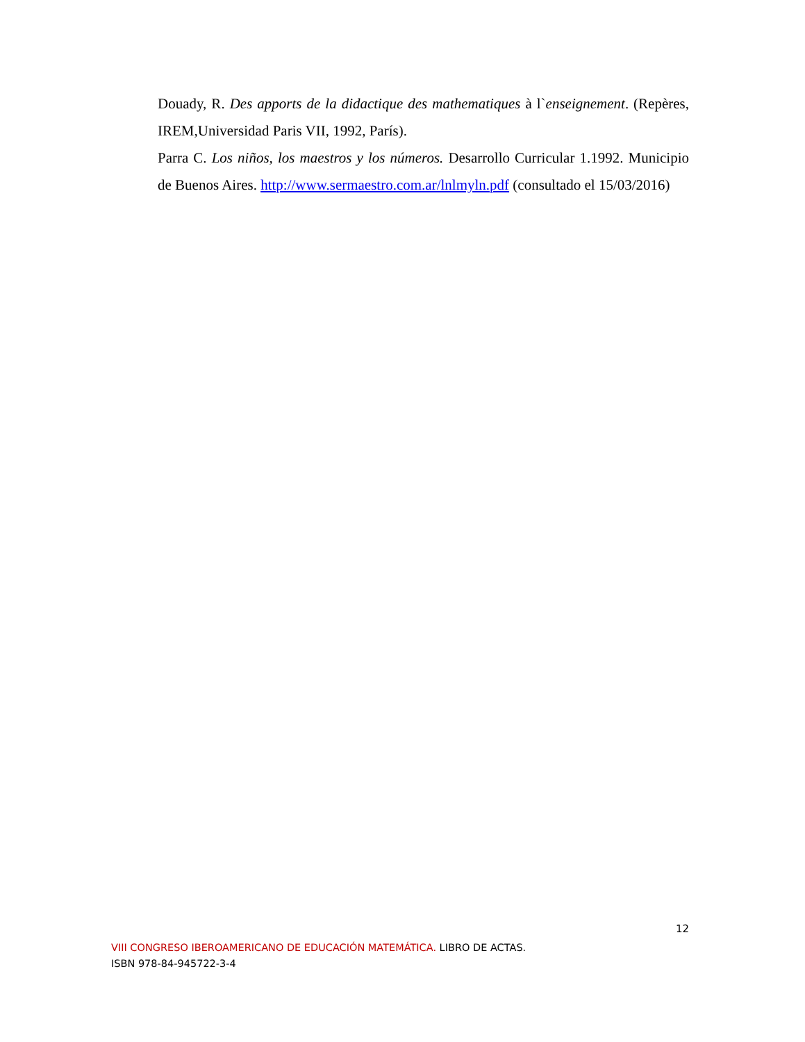Douady, R. Des apports de la didactique des mathematiques à l`enseignement. (Repères, IREM,Universidad Paris VII, 1992, París).
Parra C. Los niños, los maestros y los números. Desarrollo Curricular 1.1992. Municipio de Buenos Aires. http://www.sermaestro.com.ar/lnlmyln.pdf (consultado el 15/03/2016)
12
VIII CONGRESO IBEROAMERICANO DE EDUCACIÓN MATEMÁTICA. LIBRO DE ACTAS.
ISBN 978-84-945722-3-4